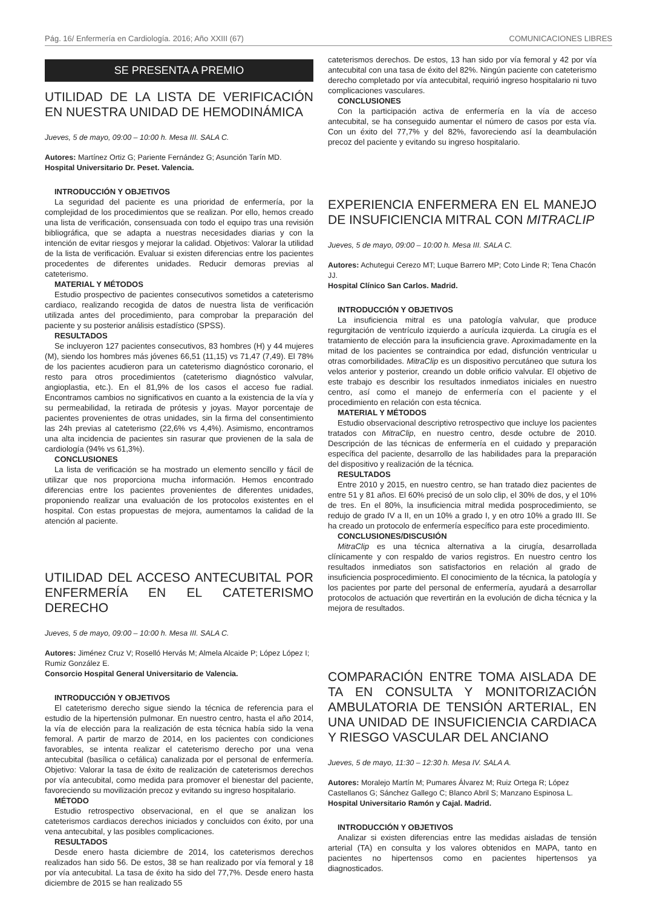Pág. 16/ Enfermería en Cardiología. 2016; Año XXIII (67) COMUNICACIONES LIBRES
SE PRESENTA A PREMIO
UTILIDAD DE LA LISTA DE VERIFICACIÓN EN NUESTRA UNIDAD DE HEMODINÁMICA
Jueves, 5 de mayo, 09:00 – 10:00 h. Mesa III. SALA C.
Autores: Martínez Ortiz G; Pariente Fernández G; Asunción Tarín MD.
Hospital Universitario Dr. Peset. Valencia.
INTRODUCCIÓN Y OBJETIVOS
La seguridad del paciente es una prioridad de enfermería, por la complejidad de los procedimientos que se realizan. Por ello, hemos creado una lista de verificación, consensuada con todo el equipo tras una revisión bibliográfica, que se adapta a nuestras necesidades diarias y con la intención de evitar riesgos y mejorar la calidad. Objetivos: Valorar la utilidad de la lista de verificación. Evaluar si existen diferencias entre los pacientes procedentes de diferentes unidades. Reducir demoras previas al cateterismo.
MATERIAL Y MÉTODOS
Estudio prospectivo de pacientes consecutivos sometidos a cateterismo cardiaco, realizando recogida de datos de nuestra lista de verificación utilizada antes del procedimiento, para comprobar la preparación del paciente y su posterior análisis estadístico (SPSS).
RESULTADOS
Se incluyeron 127 pacientes consecutivos, 83 hombres (H) y 44 mujeres (M), siendo los hombres más jóvenes 66,51 (11,15) vs 71,47 (7,49). El 78% de los pacientes acudieron para un cateterismo diagnóstico coronario, el resto para otros procedimientos (cateterismo diagnóstico valvular, angioplastia, etc.). En el 81,9% de los casos el acceso fue radial. Encontramos cambios no significativos en cuanto a la existencia de la vía y su permeabilidad, la retirada de prótesis y joyas. Mayor porcentaje de pacientes provenientes de otras unidades, sin la firma del consentimiento las 24h previas al cateterismo (22,6% vs 4,4%). Asimismo, encontramos una alta incidencia de pacientes sin rasurar que provienen de la sala de cardiología (94% vs 61,3%).
CONCLUSIONES
La lista de verificación se ha mostrado un elemento sencillo y fácil de utilizar que nos proporciona mucha información. Hemos encontrado diferencias entre los pacientes provenientes de diferentes unidades, proponiendo realizar una evaluación de los protocolos existentes en el hospital. Con estas propuestas de mejora, aumentamos la calidad de la atención al paciente.
UTILIDAD DEL ACCESO ANTECUBITAL POR ENFERMERÍA EN EL CATETERISMO DERECHO
Jueves, 5 de mayo, 09:00 – 10:00 h. Mesa III. SALA C.
Autores: Jiménez Cruz V; Roselló Hervás M; Almela Alcaide P; López López I; Rumiz González E.
Consorcio Hospital General Universitario de Valencia.
INTRODUCCIÓN Y OBJETIVOS
El cateterismo derecho sigue siendo la técnica de referencia para el estudio de la hipertensión pulmonar. En nuestro centro, hasta el año 2014, la vía de elección para la realización de esta técnica había sido la vena femoral. A partir de marzo de 2014, en los pacientes con condiciones favorables, se intenta realizar el cateterismo derecho por una vena antecubital (basílica o cefálica) canalizada por el personal de enfermería. Objetivo: Valorar la tasa de éxito de realización de cateterismos derechos por vía antecubital, como medida para promover el bienestar del paciente, favoreciendo su movilización precoz y evitando su ingreso hospitalario.
MÉTODO
Estudio retrospectivo observacional, en el que se analizan los cateterismos cardiacos derechos iniciados y concluidos con éxito, por una vena antecubital, y las posibles complicaciones.
RESULTADOS
Desde enero hasta diciembre de 2014, los cateterismos derechos realizados han sido 56. De estos, 38 se han realizado por vía femoral y 18 por vía antecubital. La tasa de éxito ha sido del 77,7%. Desde enero hasta diciembre de 2015 se han realizado 55
cateterismos derechos. De estos, 13 han sido por vía femoral y 42 por vía antecubital con una tasa de éxito del 82%. Ningún paciente con cateterismo derecho completado por vía antecubital, requirió ingreso hospitalario ni tuvo complicaciones vasculares.
CONCLUSIONES
Con la participación activa de enfermería en la vía de acceso antecubital, se ha conseguido aumentar el número de casos por esta vía. Con un éxito del 77,7% y del 82%, favoreciendo así la deambulación precoz del paciente y evitando su ingreso hospitalario.
EXPERIENCIA ENFERMERA EN EL MANEJO DE INSUFICIENCIA MITRAL CON MITRACLIP
Jueves, 5 de mayo, 09:00 – 10:00 h. Mesa III. SALA C.
Autores: Achutegui Cerezo MT; Luque Barrero MP; Coto Linde R; Tena Chacón JJ.
Hospital Clínico San Carlos. Madrid.
INTRODUCCIÓN Y OBJETIVOS
La insuficiencia mitral es una patología valvular, que produce regurgitación de ventrículo izquierdo a aurícula izquierda. La cirugía es el tratamiento de elección para la insuficiencia grave. Aproximadamente en la mitad de los pacientes se contraindica por edad, disfunción ventricular u otras comorbilidades. MitraClip es un dispositivo percutáneo que sutura los velos anterior y posterior, creando un doble orificio valvular. El objetivo de este trabajo es describir los resultados inmediatos iniciales en nuestro centro, así como el manejo de enfermería con el paciente y el procedimiento en relación con esta técnica.
MATERIAL Y MÉTODOS
Estudio observacional descriptivo retrospectivo que incluye los pacientes tratados con MitraClip, en nuestro centro, desde octubre de 2010. Descripción de las técnicas de enfermería en el cuidado y preparación específica del paciente, desarrollo de las habilidades para la preparación del dispositivo y realización de la técnica.
RESULTADOS
Entre 2010 y 2015, en nuestro centro, se han tratado diez pacientes de entre 51 y 81 años. El 60% precisó de un solo clip, el 30% de dos, y el 10% de tres. En el 80%, la insuficiencia mitral medida posprocedimiento, se redujo de grado IV a II, en un 10% a grado I, y en otro 10% a grado III. Se ha creado un protocolo de enfermería específico para este procedimiento.
CONCLUSIONES/DISCUSIÓN
MitraClip es una técnica alternativa a la cirugía, desarrollada clínicamente y con respaldo de varios registros. En nuestro centro los resultados inmediatos son satisfactorios en relación al grado de insuficiencia posprocedimiento. El conocimiento de la técnica, la patología y los pacientes por parte del personal de enfermería, ayudará a desarrollar protocolos de actuación que revertirán en la evolución de dicha técnica y la mejora de resultados.
COMPARACIÓN ENTRE TOMA AISLADA DE TA EN CONSULTA Y MONITORIZACIÓN AMBULATORIA DE TENSIÓN ARTERIAL, EN UNA UNIDAD DE INSUFICIENCIA CARDIACA Y RIESGO VASCULAR DEL ANCIANO
Jueves, 5 de mayo, 11:30 – 12:30 h. Mesa IV. SALA A.
Autores: Moralejo Martín M; Pumares Álvarez M; Ruiz Ortega R; López Castellanos G; Sánchez Gallego C; Blanco Abril S; Manzano Espinosa L.
Hospital Universitario Ramón y Cajal. Madrid.
INTRODUCCIÓN Y OBJETIVOS
Analizar si existen diferencias entre las medidas aisladas de tensión arterial (TA) en consulta y los valores obtenidos en MAPA, tanto en pacientes no hipertensos como en pacientes hipertensos ya diagnosticados.